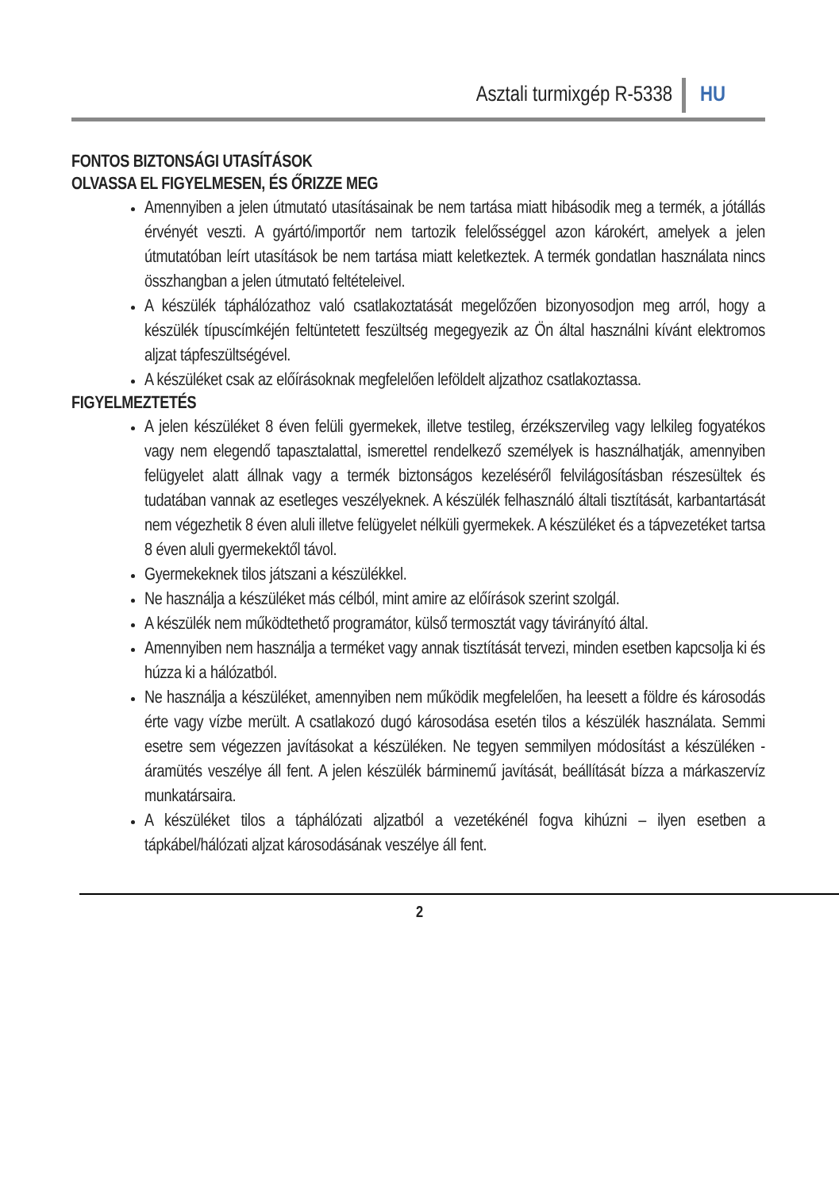Asztali turmixgép R-5338 HU
FONTOS BIZTONSÁGI UTASÍTÁSOK
OLVASSA EL FIGYELMESEN, ÉS ŐRIZZE MEG
Amennyiben a jelen útmutató utasításainak be nem tartása miatt hibásodik meg a termék, a jótállás érvényét veszti. A gyártó/importőr nem tartozik felelősséggel azon károkért, amelyek a jelen útmutatóban leírt utasítások be nem tartása miatt keletkeztek. A termék gondatlan használata nincs összhangban a jelen útmutató feltételeivel.
A készülék táphálózathoz való csatlakoztatását megelőzően bizonyosodjon meg arról, hogy a készülék típuscímkéjén feltüntetett feszültség megegyezik az Ön által használni kívánt elektromos aljzat tápfeszültségével.
A készüléket csak az előírásoknak megfelelően leföldelt aljzathoz csatlakoztassa.
FIGYELMEZTETÉS
A jelen készüléket 8 éven felüli gyermekek, illetve testileg, érzékszervileg vagy lelkileg fogyatékos vagy nem elegendő tapasztalattal, ismerettel rendelkező személyek is használhatják, amennyiben felügyelet alatt állnak vagy a termék biztonságos kezeléséről felvilágosításban részesültek és tudatában vannak az esetleges veszélyeknek. A készülék felhasználó általi tisztítását, karbantartását nem végezhetik 8 éven aluli illetve felügyelet nélküli gyermekek. A készüléket és a tápvezetéket tartsa 8 éven aluli gyermekektől távol.
Gyermekeknek tilos játszani a készülékkel.
Ne használja a készüléket más célból, mint amire az előírások szerint szolgál.
A készülék nem működtethető programátor, külső termosztát vagy távirányító által.
Amennyiben nem használja a terméket vagy annak tisztítását tervezi, minden esetben kapcsolja ki és húzza ki a hálózatból.
Ne használja a készüléket, amennyiben nem működik megfelelően, ha leesett a földre és károsodás érte vagy vízbe merült. A csatlakozó dugó károsodása esetén tilos a készülék használata. Semmi esetre sem végezzen javításokat a készüléken. Ne tegyen semmilyen módosítást a készüléken - áramütés veszélye áll fent. A jelen készülék bárminemű javítását, beállítását bízza a márkaszervíz munkatársaira.
A készüléket tilos a táphálózati aljzatból a vezetékénél fogva kihúzni – ilyen esetben a tápkábel/hálózati aljzat károsodásának veszélye áll fent.
2